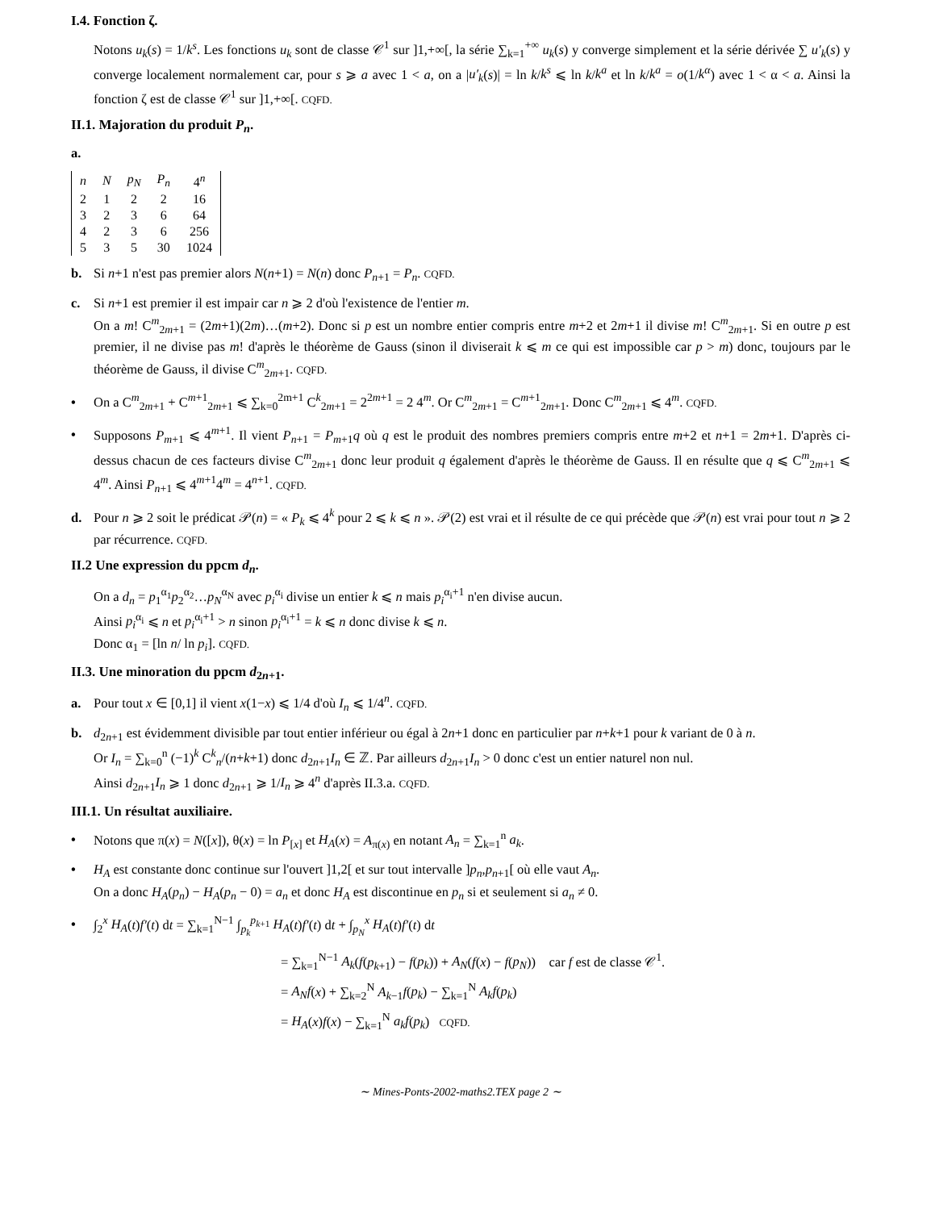I.4. Fonction ζ.
Notons u<sub>k</sub>(s) = 1/k<sup>s</sup>. Les fonctions u<sub>k</sub> sont de classe 𝒞<sup>1</sup> sur ]1,+∞[, la série ∑<sub>k=1</sub><sup>+∞</sup> u<sub>k</sub>(s) y converge simplement et la série dérivée ∑ u′<sub>k</sub>(s) y converge localement normalement car, pour s ⩾ a avec 1 < a, on a |u′<sub>k</sub>(s)| = ln k/k<sup>s</sup> ⩽ ln k/k<sup>a</sup> et ln k/k<sup>a</sup> = o(1/k<sup>α</sup>) avec 1 < α < a. Ainsi la fonction ζ est de classe 𝒞<sup>1</sup> sur ]1,+∞[. CQFD.
II.1. Majoration du produit P<sub>n</sub>.
a.
| n | N | p<sub>N</sub> | P<sub>n</sub> | 4<sup>n</sup> |
| 2 | 1 | 2 | 2 | 16 |
| 3 | 2 | 3 | 6 | 64 |
| 4 | 2 | 3 | 6 | 256 |
| 5 | 3 | 5 | 30 | 1024 |
b. Si n+1 n'est pas premier alors N(n+1) = N(n) donc P<sub>n+1</sub> = P<sub>n</sub>. CQFD.
c. Si n+1 est premier il est impair car n ⩾ 2 d'où l'existence de l'entier m.
On a m! C<sup>m</sup><sub>2m+1</sub> = (2m+1)(2m)…(m+2). Donc si p est un nombre entier compris entre m+2 et 2m+1 il divise m! C<sup>m</sup><sub>2m+1</sub>. Si en outre p est premier, il ne divise pas m! d'après le théorème de Gauss (sinon il diviserait k ⩽ m ce qui est impossible car p > m) donc, toujours par le théorème de Gauss, il divise C<sup>m</sup><sub>2m+1</sub>. CQFD.
• On a C<sup>m</sup><sub>2m+1</sub> + C<sup>m+1</sup><sub>2m+1</sub> ⩽ ∑<sub>k=0</sub><sup>2m+1</sup> C<sup>k</sup><sub>2m+1</sub> = 2<sup>2m+1</sup> = 2 4<sup>m</sup>. Or C<sup>m</sup><sub>2m+1</sub> = C<sup>m+1</sup><sub>2m+1</sub>. Donc C<sup>m</sup><sub>2m+1</sub> ⩽ 4<sup>m</sup>. CQFD.
• Supposons P<sub>m+1</sub> ⩽ 4<sup>m+1</sup>. Il vient P<sub>n+1</sub> = P<sub>m+1</sub>q où q est le produit des nombres premiers compris entre m+2 et n+1 = 2m+1. D'après ci-dessus chacun de ces facteurs divise C<sup>m</sup><sub>2m+1</sub> donc leur produit q également d'après le théorème de Gauss. Il en résulte que q ⩽ C<sup>m</sup><sub>2m+1</sub> ⩽ 4<sup>m</sup>. Ainsi P<sub>n+1</sub> ⩽ 4<sup>m+1</sup>4<sup>m</sup> = 4<sup>n+1</sup>. CQFD.
d. Pour n ⩾ 2 soit le prédicat 𝒫(n) = « P<sub>k</sub> ⩽ 4<sup>k</sup> pour 2 ⩽ k ⩽ n ». 𝒫(2) est vrai et il résulte de ce qui précède que 𝒫(n) est vrai pour tout n ⩾ 2 par récurrence. CQFD.
II.2 Une expression du ppcm d<sub>n</sub>.
On a d<sub>n</sub> = p<sub>1</sub><sup>α<sub>1</sub></sup>p<sub>2</sub><sup>α<sub>2</sub></sup>…p<sub>N</sub><sup>α<sub>N</sub></sup> avec p<sub>i</sub><sup>α<sub>i</sub></sup> divise un entier k ⩽ n mais p<sub>i</sub><sup>α<sub>i</sub>+1</sup> n'en divise aucun.
Ainsi p<sub>i</sub><sup>α<sub>i</sub></sup> ⩽ n et p<sub>i</sub><sup>α<sub>i</sub>+1</sup> > n sinon p<sub>i</sub><sup>α<sub>i</sub>+1</sup> = k ⩽ n donc divise k ⩽ n.
Donc α<sub>1</sub> = [ln n/ ln p<sub>i</sub>]. CQFD.
II.3. Une minoration du ppcm d<sub>2n+1</sub>.
a. Pour tout x ∈ [0,1] il vient x(1−x) ⩽ 1/4 d'où I<sub>n</sub> ⩽ 1/4<sup>n</sup>. CQFD.
b. d<sub>2n+1</sub> est évidemment divisible par tout entier inférieur ou égal à 2n+1 donc en particulier par n+k+1 pour k variant de 0 à n.
Or I<sub>n</sub> = ∑<sub>k=0</sub><sup>n</sup> (−1)<sup>k</sup> C<sup>k</sup><sub>n</sub>/(n+k+1) donc d<sub>2n+1</sub>I<sub>n</sub> ∈ ℤ. Par ailleurs d<sub>2n+1</sub>I<sub>n</sub> > 0 donc c'est un entier naturel non nul.
Ainsi d<sub>2n+1</sub>I<sub>n</sub> ⩾ 1 donc d<sub>2n+1</sub> ⩾ 1/I<sub>n</sub> ⩾ 4<sup>n</sup> d'après II.3.a. CQFD.
III.1. Un résultat auxiliaire.
• Notons que π(x) = N([x]), θ(x) = ln P<sub>[x]</sub> et H<sub>A</sub>(x) = A<sub>π(x)</sub> en notant A<sub>n</sub> = ∑<sub>k=1</sub><sup>n</sup> a<sub>k</sub>.
• H<sub>A</sub> est constante donc continue sur l'ouvert ]1,2[ et sur tout intervalle ]p<sub>n</sub>,p<sub>n+1</sub>[ où elle vaut A<sub>n</sub>.
On a donc H<sub>A</sub>(p<sub>n</sub>) − H<sub>A</sub>(p<sub>n</sub> − 0) = a<sub>n</sub> et donc H<sub>A</sub> est discontinue en p<sub>n</sub> si et seulement si a<sub>n</sub> ≠ 0.
• ∫<sub>2</sub><sup>x</sup> H<sub>A</sub>(t)f′(t) dt = ∑<sub>k=1</sub><sup>N−1</sup> ∫<sub>p<sub>k</sub></sub><sup>p<sub>k+1</sub></sup> H<sub>A</sub>(t)f′(t) dt + ∫<sub>p<sub>N</sub></sub><sup>x</sup> H<sub>A</sub>(t)f′(t) dt
= ∑<sub>k=1</sub><sup>N−1</sup> A<sub>k</sub>(f(p<sub>k+1</sub>) − f(p<sub>k</sub>)) + A<sub>N</sub>(f(x) − f(p<sub>N</sub>)) car f est de classe 𝒞<sup>1</sup>.
= A<sub>N</sub>f(x) + ∑<sub>k=2</sub><sup>N</sup> A<sub>k−1</sub>f(p<sub>k</sub>) − ∑<sub>k=1</sub><sup>N</sup> A<sub>k</sub>f(p<sub>k</sub>)
= H<sub>A</sub>(x)f(x) − ∑<sub>k=1</sub><sup>N</sup> a<sub>k</sub>f(p<sub>k</sub>) CQFD.
∼ Mines-Ponts-2002-maths2.TEX page 2 ∼